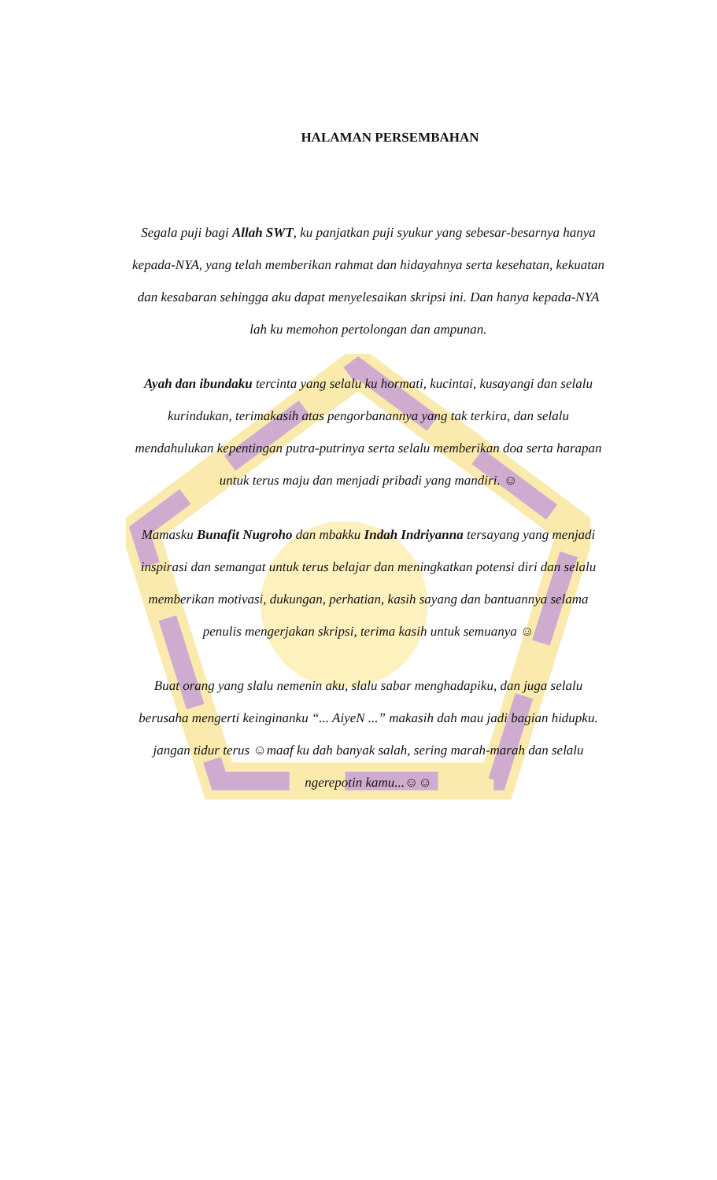HALAMAN PERSEMBAHAN
Segala puji bagi Allah SWT, ku panjatkan puji syukur yang sebesar-besarnya hanya kepada-NYA, yang telah memberikan rahmat dan hidayahnya serta kesehatan, kekuatan dan kesabaran sehingga aku dapat menyelesaikan skripsi ini. Dan hanya kepada-NYA lah ku memohon pertolongan dan ampunan.
Ayah dan ibundaku tercinta yang selalu ku hormati, kucintai, kusayangi dan selalu kurindukan, terimakasih atas pengorbanannya yang tak terkira, dan selalu mendahulukan kepentingan putra-putrinya serta selalu memberikan doa serta harapan untuk terus maju dan menjadi pribadi yang mandiri. ☺
Mamasku Bunafit Nugroho dan mbakku Indah Indriyanna tersayang yang menjadi inspirasi dan semangat untuk terus belajar dan meningkatkan potensi diri dan selalu memberikan motivasi, dukungan, perhatian, kasih sayang dan bantuannya selama penulis mengerjakan skripsi, terima kasih untuk semuanya ☺
Buat orang yang slalu nemenin aku, slalu sabar menghadapiku, dan juga selalu berusaha mengerti keinginanku “... AiyeN ...” makasih dah mau jadi bagian hidupku. jangan tidur terus ☺maaf ku dah banyak salah, sering marah-marah dan selalu ngerepotin kamu...☺☺